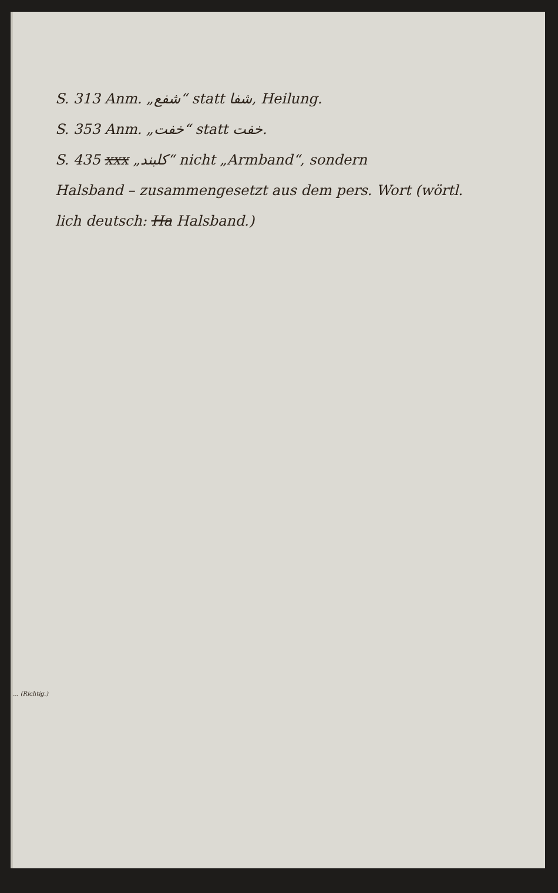S. 313 Anm. „شفع“ statt شفا, Heilung.
S. 353 Anm. „خفت“ statt خفت.
S. 435 xxx „كلبند“ nicht „Armband“, sondern
Halsband – zusammengesetzt aus dem pers. Wort (wörtl.
lich deutsch: Ha Halsband.)
... (Richtig.)